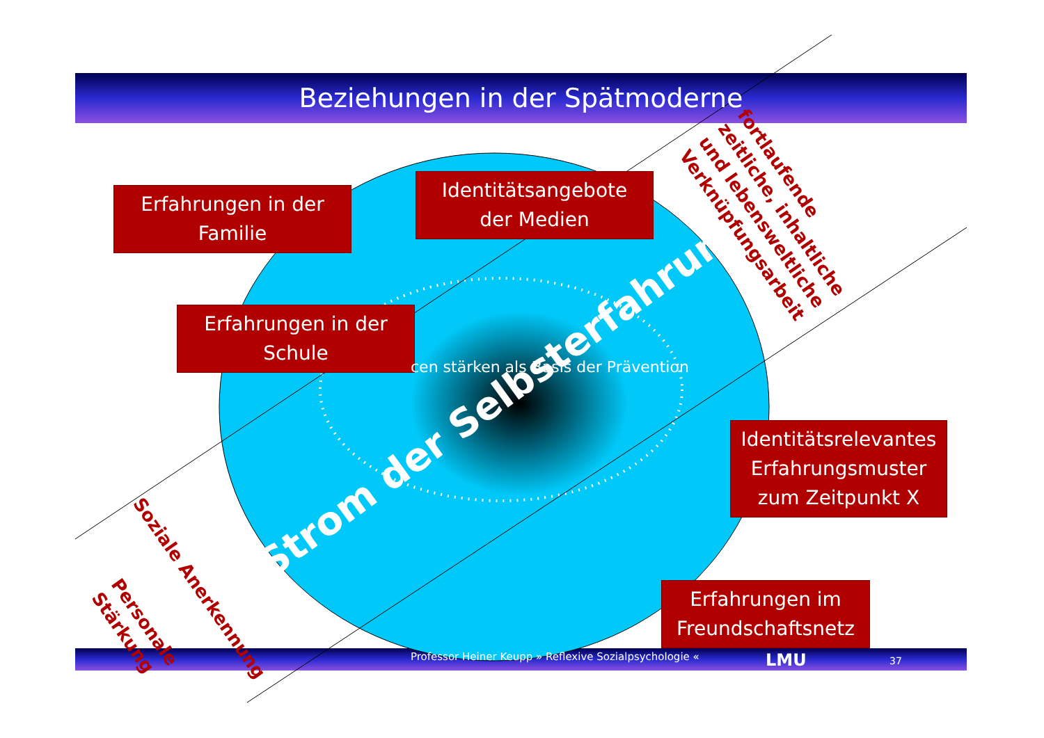Beziehungen in der Spätmoderne
Erfahrungen in der
Familie
Identitätsangebote
der Medien
Erfahrungen in der
Schule
Identitätsrelevantes
Erfahrungsmuster
zum Zeitpunkt X
Erfahrungen im
Freundschaftsnetz
cen stärken als Basis der Prävention
Strom der Selbsterfahrung
fortlaufende
zeitliche, inhaltliche
und lebensweltliche
Verknüpfungsarbeit
Soziale Anerkennung
Personale
Stärkung
Professor Heiner Keupp » Reflexive Sozialpsychologie «
LMU 37